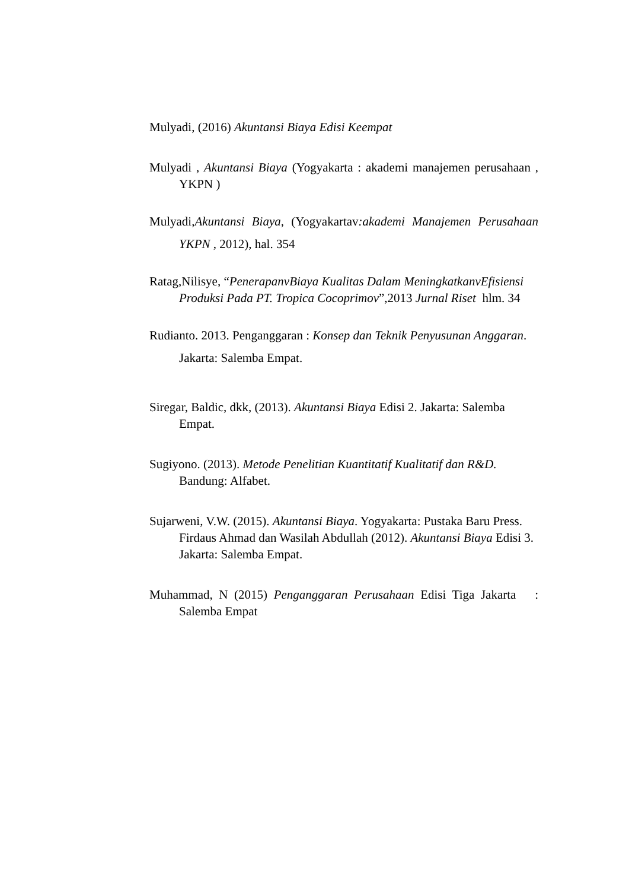Mulyadi, (2016) Akuntansi Biaya Edisi Keempat
Mulyadi , Akuntansi Biaya (Yogyakarta : akademi manajemen perusahaan , YKPN )
Mulyadi,Akuntansi Biaya, (Yogyakartav:akademi Manajemen Perusahaan YKPN , 2012), hal. 354
Ratag,Nilisye, “PenerapanvBiaya Kualitas Dalam MeningkatkanvEfisiensi Produksi Pada PT. Tropica Cocoprimov”,2013 Jurnal Riset hlm. 34
Rudianto. 2013. Penganggaran : Konsep dan Teknik Penyusunan Anggaran. Jakarta: Salemba Empat.
Siregar, Baldic, dkk, (2013). Akuntansi Biaya Edisi 2. Jakarta: Salemba Empat.
Sugiyono. (2013). Metode Penelitian Kuantitatif Kualitatif dan R&D. Bandung: Alfabet.
Sujarweni, V.W. (2015). Akuntansi Biaya. Yogyakarta: Pustaka Baru Press. Firdaus Ahmad dan Wasilah Abdullah (2012). Akuntansi Biaya Edisi 3. Jakarta: Salemba Empat.
Muhammad, N (2015) Penganggaran Perusahaan Edisi Tiga Jakarta : Salemba Empat